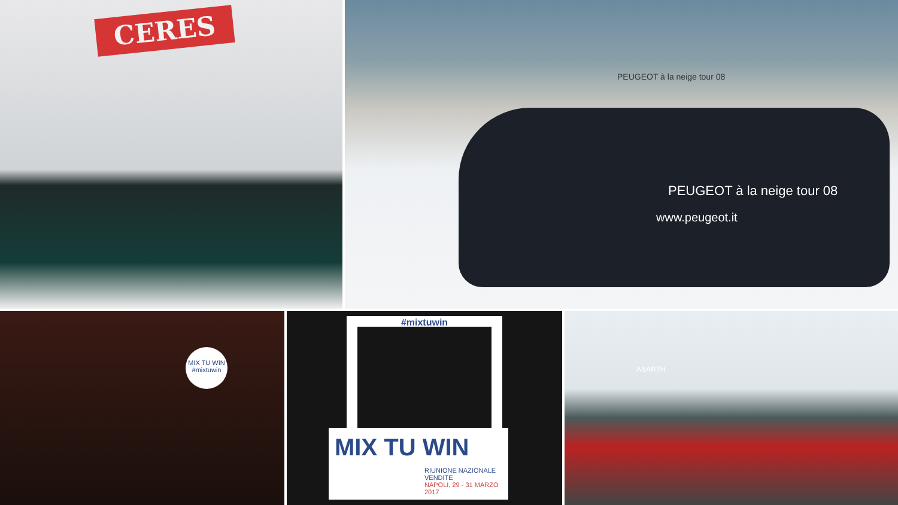CERES
PEUGEOT à la neige tour 08
PEUGEOT à la neige tour 08
www.peugeot.it
MIX TU WIN #mixtuwin
#mixtuwin
MIX TU WIN
RIUNIONE NAZIONALE VENDITE
NAPOLI, 29 - 31 MARZO 2017
ABARTH